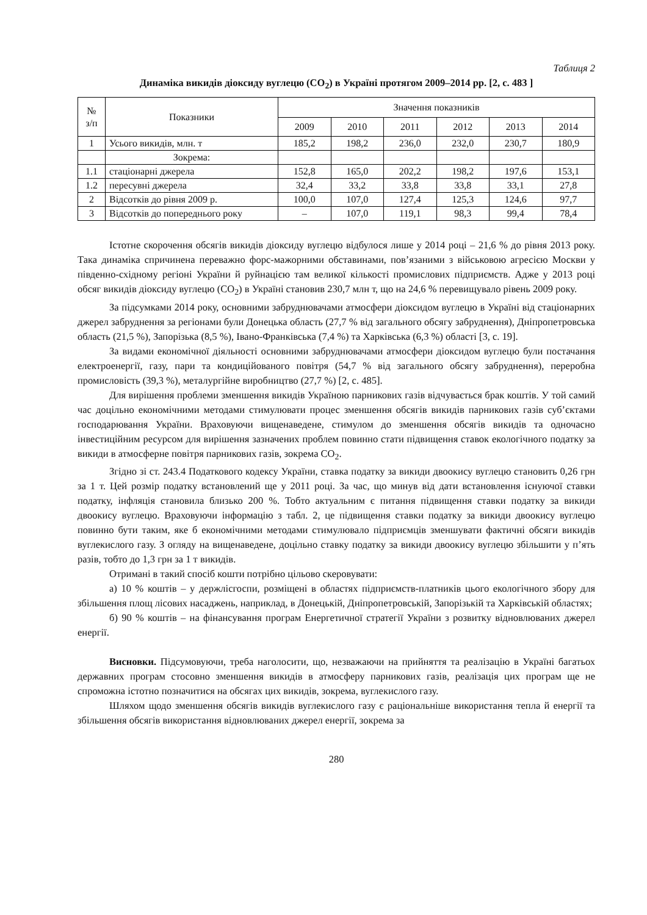Таблиця 2
Динаміка викидів діоксиду вуглецю (CO<sub>2</sub>) в Україні протягом 2009–2014 рр. [2, с. 483 ]
| № з/п | Показники | Значення показників | | | | | |
| --- | --- | --- | --- | --- | --- | --- | --- |
| | | 2009 | 2010 | 2011 | 2012 | 2013 | 2014 |
| 1 | Усього викидів, млн. т | 185,2 | 198,2 | 236,0 | 232,0 | 230,7 | 180,9 |
| | Зокрема: | | | | | | |
| 1.1 | стаціонарні джерела | 152,8 | 165,0 | 202,2 | 198,2 | 197,6 | 153,1 |
| 1.2 | пересувні джерела | 32,4 | 33,2 | 33,8 | 33,8 | 33,1 | 27,8 |
| 2 | Відсотків до рівня 2009 р. | 100,0 | 107,0 | 127,4 | 125,3 | 124,6 | 97,7 |
| 3 | Відсотків до попереднього року | – | 107,0 | 119,1 | 98,3 | 99,4 | 78,4 |
Істотне скорочення обсягів викидів діоксиду вуглецю відбулося лише у 2014 році – 21,6 % до рівня 2013 року. Така динаміка спричинена переважно форс-мажорними обставинами, пов’язаними з військовою агресією Москви у південно-східному регіоні України й руйнацією там великої кількості промислових підприємств. Адже у 2013 році обсяг викидів діоксиду вуглецю (CO<sub>2</sub>) в Україні становив 230,7 млн т, що на 24,6 % перевищувало рівень 2009 року.
За підсумками 2014 року, основними забруднювачами атмосфери діоксидом вуглецю в Україні від стаціонарних джерел забруднення за регіонами були Донецька область (27,7 % від загального обсягу забруднення), Дніпропетровська область (21,5 %), Запорізька (8,5 %), Івано-Франківська (7,4 %) та Харківська (6,3 %) області [3, с. 19].
За видами економічної діяльності основними забруднювачами атмосфери діоксидом вуглецю були постачання електроенергії, газу, пари та кондиційованого повітря (54,7 % від загального обсягу забруднення), переробна промисловість (39,3 %), металургійне виробництво (27,7 %) [2, с. 485].
Для вирішення проблеми зменшення викидів Україною парникових газів відчувається брак коштів. У той самий час доцільно економічними методами стимулювати процес зменшення обсягів викидів парникових газів суб’єктами господарювання України. Враховуючи вищенаведене, стимулом до зменшення обсягів викидів та одночасно інвестиційним ресурсом для вирішення зазначених проблем повинно стати підвищення ставок екологічного податку за викиди в атмосферне повітря парникових газів, зокрема CO<sub>2</sub>.
Згідно зі ст. 243.4 Податкового кодексу України, ставка податку за викиди двоокису вуглецю становить 0,26 грн за 1 т. Цей розмір податку встановлений ще у 2011 році. За час, що минув від дати встановлення існуючої ставки податку, інфляція становила близько 200 %. Тобто актуальним є питання підвищення ставки податку за викиди двоокису вуглецю. Враховуючи інформацію з табл. 2, це підвищення ставки податку за викиди двоокису вуглецю повинно бути таким, яке б економічними методами стимулювало підприємців зменшувати фактичні обсяги викидів вуглекислого газу. З огляду на вищенаведене, доцільно ставку податку за викиди двоокису вуглецю збільшити у п’ять разів, тобто до 1,3 грн за 1 т викидів.
Отримані в такий спосіб кошти потрібно цільово скеровувати:
а) 10 % коштів – у держлісгоспи, розміщені в областях підприємств-платників цього екологічного збору для збільшення площ лісових насаджень, наприклад, в Донецькій, Дніпропетровській, Запорізькій та Харківській областях;
б) 90 % коштів – на фінансування програм Енергетичної стратегії України з розвитку відновлюваних джерел енергії.
Висновки. Підсумовуючи, треба наголосити, що, незважаючи на прийняття та реалізацію в Україні багатьох державних програм стосовно зменшення викидів в атмосферу парникових газів, реалізація цих програм ще не спроможна істотно позначитися на обсягах цих викидів, зокрема, вуглекислого газу.
Шляхом щодо зменшення обсягів викидів вуглекислого газу є раціональніше використання тепла й енергії та збільшення обсягів використання відновлюваних джерел енергії, зокрема за
280